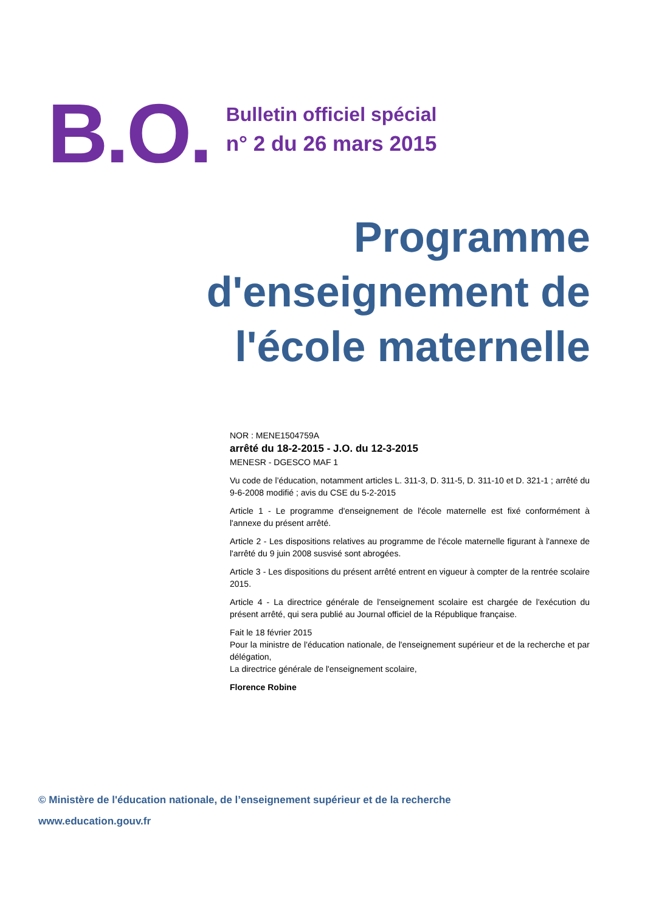B.O.
Bulletin officiel spécial
n° 2 du 26 mars 2015
Programme
d'enseignement de
l'école maternelle
NOR : MENE1504759A
arrêté du 18-2-2015 - J.O. du 12-3-2015
MENESR - DGESCO MAF 1
Vu code de l’éducation, notamment articles L. 311-3, D. 311-5, D. 311-10 et D. 321-1 ; arrêté du 9-6-2008 modifié ; avis du CSE du 5-2-2015
Article 1 - Le programme d'enseignement de l'école maternelle est fixé conformément à l'annexe du présent arrêté.
Article 2 - Les dispositions relatives au programme de l'école maternelle figurant à l'annexe de l'arrêté du 9 juin 2008 susvisé sont abrogées.
Article 3 - Les dispositions du présent arrêté entrent en vigueur à compter de la rentrée scolaire 2015.
Article 4 - La directrice générale de l'enseignement scolaire est chargée de l'exécution du présent arrêté, qui sera publié au Journal officiel de la République française.
Fait le 18 février 2015
Pour la ministre de l'éducation nationale, de l'enseignement supérieur et de la recherche et par délégation,
La directrice générale de l'enseignement scolaire,
Florence Robine
© Ministère de l'éducation nationale, de l’enseignement supérieur et de la recherche
www.education.gouv.fr